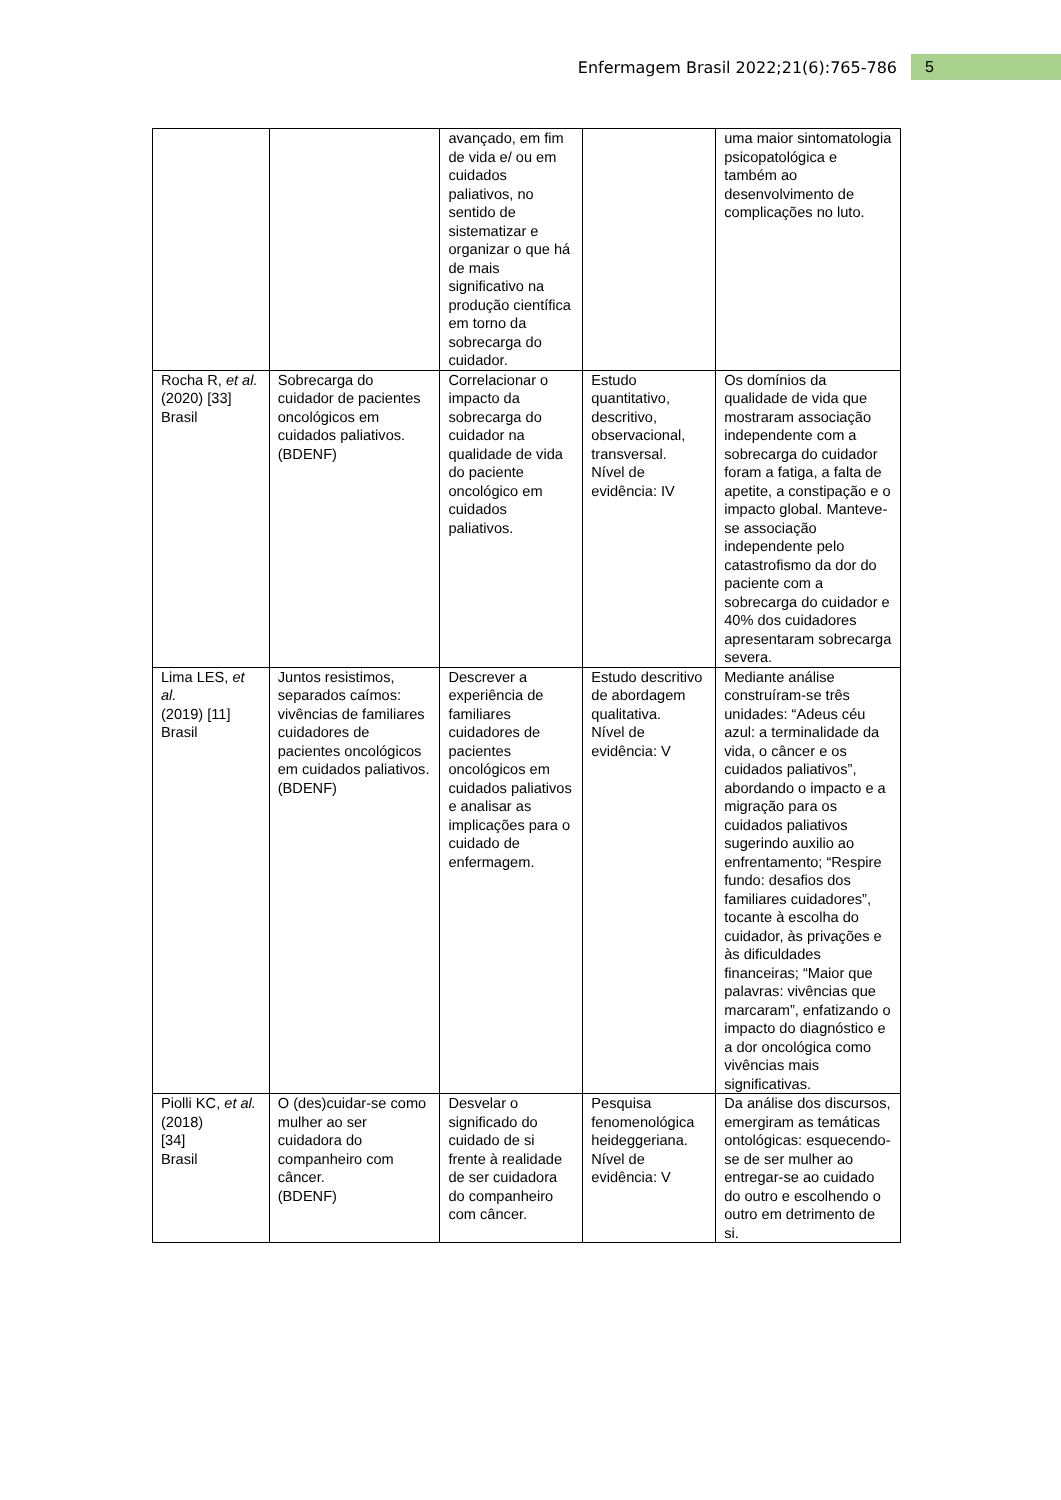Enfermagem Brasil 2022;21(6):765-786 5
| | | avançado, em fim de vida e/ ou em cuidados paliativos, no sentido de sistematizar e organizar o que há de mais significativo na produção científica em torno da sobrecarga do cuidador. | | uma maior sintomatologia psicopatológica e também ao desenvolvimento de complicações no luto. |
| Rocha R, et al. (2020) [33] Brasil | Sobrecarga do cuidador de pacientes oncológicos em cuidados paliativos. (BDENF) | Correlacionar o impacto da sobrecarga do cuidador na qualidade de vida do paciente oncológico em cuidados paliativos. | Estudo quantitativo, descritivo, observacional, transversal. Nível de evidência: IV | Os domínios da qualidade de vida que mostraram associação independente com a sobrecarga do cuidador foram a fatiga, a falta de apetite, a constipação e o impacto global. Manteve-se associação independente pelo catastrofismo da dor do paciente com a sobrecarga do cuidador e 40% dos cuidadores apresentaram sobrecarga severa. |
| Lima LES, et al. (2019) [11] Brasil | Juntos resistimos, separados caímos: vivências de familiares cuidadores de pacientes oncológicos em cuidados paliativos. (BDENF) | Descrever a experiência de familiares cuidadores de pacientes oncológicos em cuidados paliativos e analisar as implicações para o cuidado de enfermagem. | Estudo descritivo de abordagem qualitativa. Nível de evidência: V | Mediante análise construíram-se três unidades: “Adeus céu azul: a terminalidade da vida, o câncer e os cuidados paliativos”, abordando o impacto e a migração para os cuidados paliativos sugerindo auxilio ao enfrentamento; “Respire fundo: desafios dos familiares cuidadores”, tocante à escolha do cuidador, às privações e às dificuldades financeiras; “Maior que palavras: vivências que marcaram”, enfatizando o impacto do diagnóstico e a dor oncológica como vivências mais significativas. |
| Piolli KC, et al. (2018) [34] Brasil | O (des)cuidar-se como mulher ao ser cuidadora do companheiro com câncer. (BDENF) | Desvelar o significado do cuidado de si frente à realidade de ser cuidadora do companheiro com câncer. | Pesquisa fenomenológica heideggeriana. Nível de evidência: V | Da análise dos discursos, emergiram as temáticas ontológicas: esquecendo-se de ser mulher ao entregar-se ao cuidado do outro e escolhendo o outro em detrimento de si. |